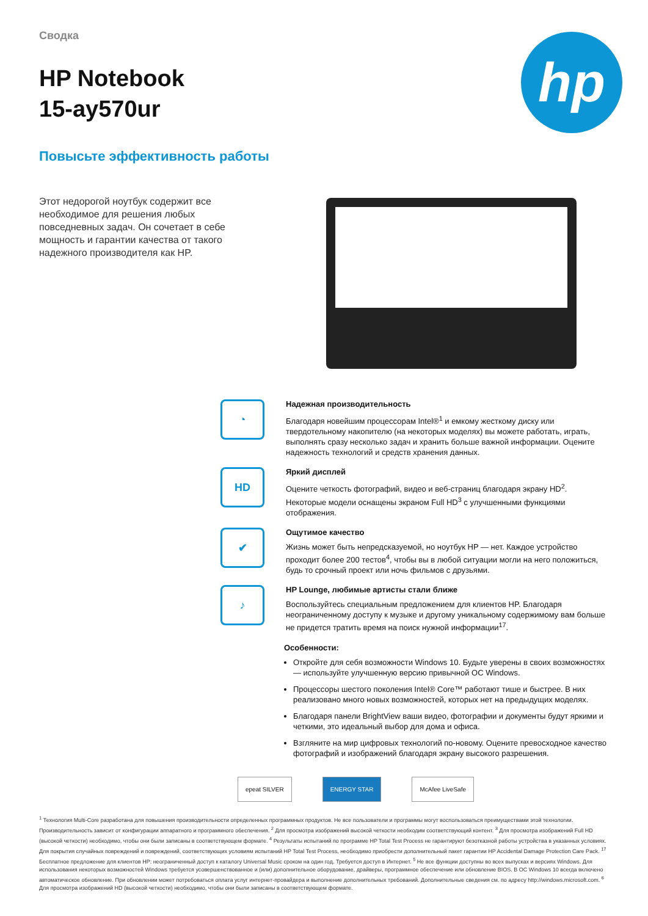hp
Сводка
HP Notebook
15-ay570ur
Повысьте эффективность работы
Этот недорогой ноутбук содержит все необходимое для решения любых повседневных задач. Он сочетает в себе мощность и гарантии качества от такого надежного производителя как HP.
◔
Надежная производительность
Благодаря новейшим процессорам Intel®<sup>1</sup> и емкому жесткому диску или твердотельному накопителю (на некоторых моделях) вы можете работать, играть, выполнять сразу несколько задач и хранить больше важной информации. Оцените надежность технологий и средств хранения данных.
HD
Яркий дисплей
Оцените четкость фотографий, видео и веб-страниц благодаря экрану HD<sup>2</sup>. Некоторые модели оснащены экраном Full HD<sup>3</sup> с улучшенными функциями отображения.
✔
Ощутимое качество
Жизнь может быть непредсказуемой, но ноутбук HP — нет. Каждое устройство проходит более 200 тестов<sup>4</sup>, чтобы вы в любой ситуации могли на него положиться, будь то срочный проект или ночь фильмов с друзьями.
♪
HP Lounge, любимые артисты стали ближе
Воспользуйтесь специальным предложением для клиентов HP. Благодаря неограниченному доступу к музыке и другому уникальному содержимому вам больше не придется тратить время на поиск нужной информации<sup>17</sup>.
Особенности:
Откройте для себя возможности Windows 10. Будьте уверены в своих возможностях — используйте улучшенную версию привычной ОС Windows.
Процессоры шестого поколения Intel® Core™ работают тише и быстрее. В них реализовано много новых возможностей, которых нет на предыдущих моделях.
Благодаря панели BrightView ваши видео, фотографии и документы будут яркими и четкими, это идеальный выбор для дома и офиса.
Взгляните на мир цифровых технологий по-новому. Оцените превосходное качество фотографий и изображений благодаря экрану высокого разрешения.
epeat SILVER ENERGY STAR McAfee LiveSafe
<sup>1</sup> Технология Multi-Core разработана для повышения производительности определенных программных продуктов. Не все пользователи и программы могут воспользоваться преимуществами этой технологии. Производительность зависит от конфигурации аппаратного и программного обеспечения. <sup>2</sup> Для просмотра изображений высокой четкости необходим соответствующий контент. <sup>3</sup> Для просмотра изображений Full HD (высокой четкости) необходимо, чтобы они были записаны в соответствующем формате. <sup>4</sup> Результаты испытаний по программе HP Total Test Process не гарантируют безотказной работы устройства в указанных условиях. Для покрытия случайных повреждений и повреждений, соответствующих условиям испытаний HP Total Test Process, необходимо приобрести дополнительный пакет гарантии HP Accidental Damage Protection Care Pack. <sup>17</sup> Бесплатное предложение для клиентов HP: неограниченный доступ к каталогу Universal Music сроком на один год. Требуется доступ в Интернет. <sup>5</sup> Не все функции доступны во всех выпусках и версиях Windows. Для использования некоторых возможностей Windows требуется усовершенствованное и (или) дополнительное оборудование, драйверы, программное обеспечение или обновление BIOS. В ОС Windows 10 всегда включено автоматическое обновление. При обновлении может потребоваться оплата услуг интернет-провайдера и выполнение дополнительных требований. Дополнительные сведения см. по адресу http://windows.microsoft.com. <sup>6</sup> Для просмотра изображений HD (высокой четкости) необходимо, чтобы они были записаны в соответствующем формате.